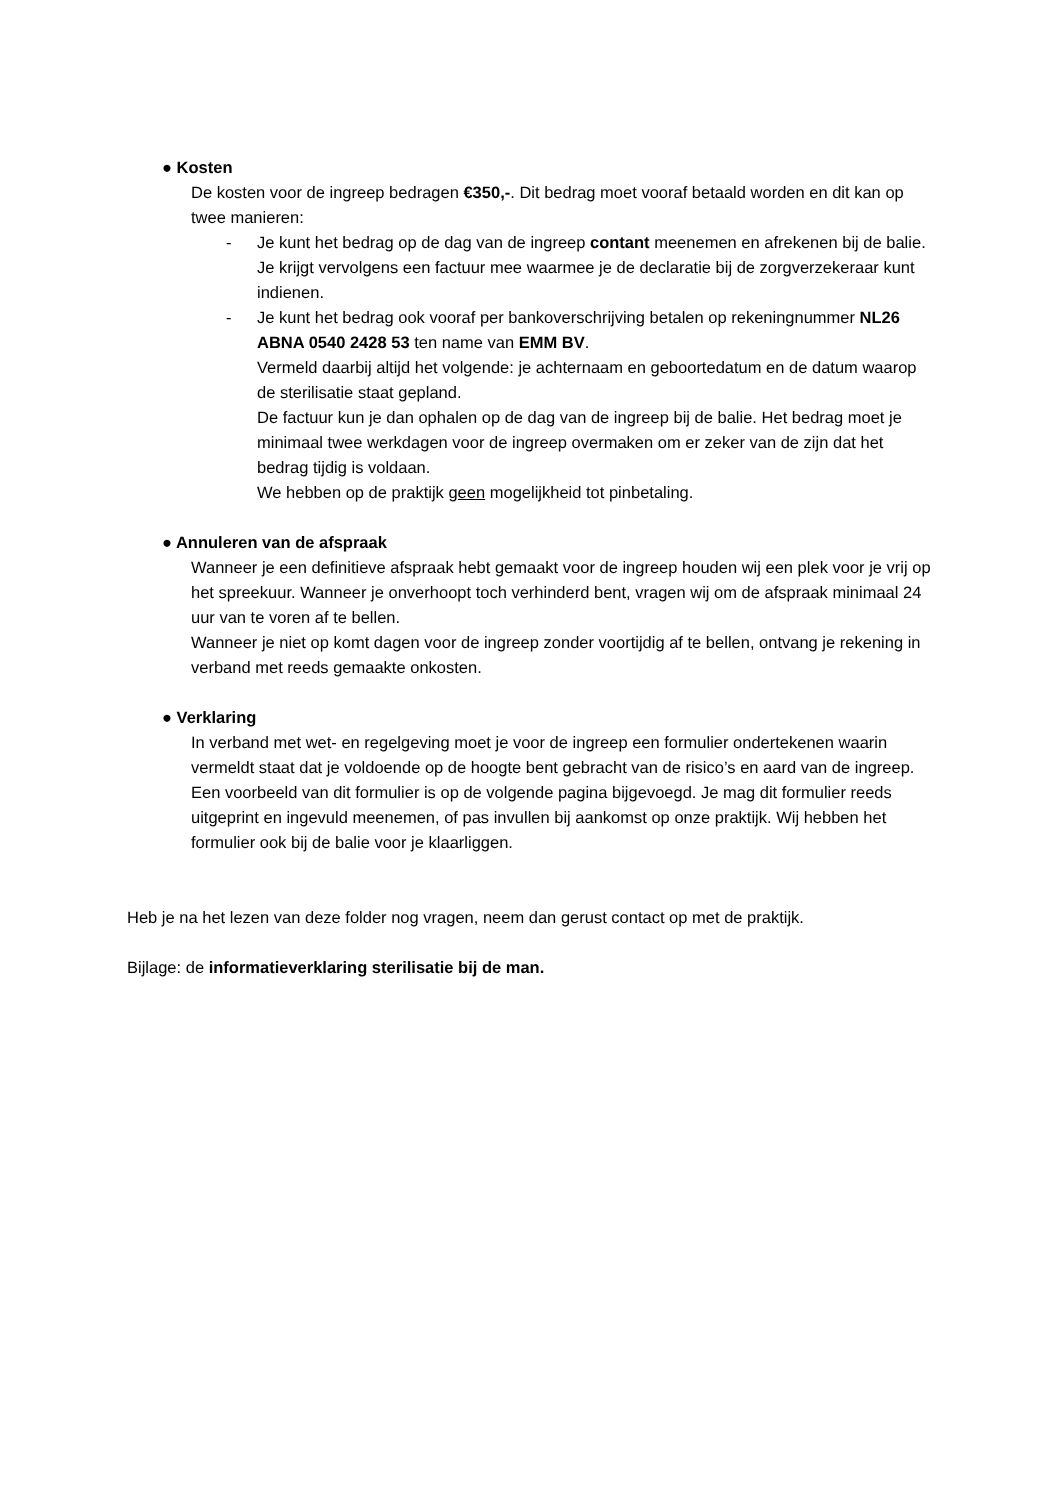● Kosten
De kosten voor de ingreep bedragen €350,-. Dit bedrag moet vooraf betaald worden en dit kan op twee manieren:
- Je kunt het bedrag op de dag van de ingreep contant meenemen en afrekenen bij de balie. Je krijgt vervolgens een factuur mee waarmee je de declaratie bij de zorgverzekeraar kunt indienen.
- Je kunt het bedrag ook vooraf per bankoverschrijving betalen op rekeningnummer NL26 ABNA 0540 2428 53 ten name van EMM BV.
Vermeld daarbij altijd het volgende: je achternaam en geboortedatum en de datum waarop de sterilisatie staat gepland.
De factuur kun je dan ophalen op de dag van de ingreep bij de balie. Het bedrag moet je minimaal twee werkdagen voor de ingreep overmaken om er zeker van de zijn dat het bedrag tijdig is voldaan.
We hebben op de praktijk geen mogelijkheid tot pinbetaling.
● Annuleren van de afspraak
Wanneer je een definitieve afspraak hebt gemaakt voor de ingreep houden wij een plek voor je vrij op het spreekuur. Wanneer je onverhoopt toch verhinderd bent, vragen wij om de afspraak minimaal 24 uur van te voren af te bellen.
Wanneer je niet op komt dagen voor de ingreep zonder voortijdig af te bellen, ontvang je rekening in verband met reeds gemaakte onkosten.
● Verklaring
In verband met wet- en regelgeving moet je voor de ingreep een formulier ondertekenen waarin vermeldt staat dat je voldoende op de hoogte bent gebracht van de risico’s en aard van de ingreep. Een voorbeeld van dit formulier is op de volgende pagina bijgevoegd. Je mag dit formulier reeds uitgeprint en ingevuld meenemen, of pas invullen bij aankomst op onze praktijk. Wij hebben het formulier ook bij de balie voor je klaarliggen.
Heb je na het lezen van deze folder nog vragen, neem dan gerust contact op met de praktijk.
Bijlage: de informatieverklaring sterilisatie bij de man.